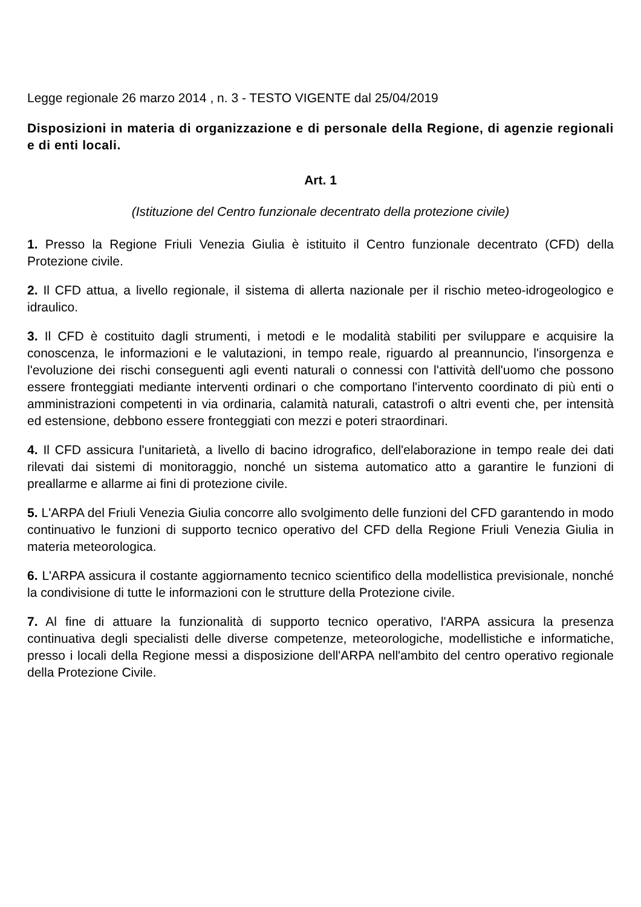Legge regionale 26 marzo 2014 , n. 3 - TESTO VIGENTE dal 25/04/2019
Disposizioni in materia di organizzazione e di personale della Regione, di agenzie regionali e di enti locali.
Art. 1
(Istituzione del Centro funzionale decentrato della protezione civile)
1. Presso la Regione Friuli Venezia Giulia è istituito il Centro funzionale decentrato (CFD) della Protezione civile.
2. Il CFD attua, a livello regionale, il sistema di allerta nazionale per il rischio meteo-idrogeologico e idraulico.
3. Il CFD è costituito dagli strumenti, i metodi e le modalità stabiliti per sviluppare e acquisire la conoscenza, le informazioni e le valutazioni, in tempo reale, riguardo al preannuncio, l'insorgenza e l'evoluzione dei rischi conseguenti agli eventi naturali o connessi con l'attività dell'uomo che possono essere fronteggiati mediante interventi ordinari o che comportano l'intervento coordinato di più enti o amministrazioni competenti in via ordinaria, calamità naturali, catastrofi o altri eventi che, per intensità ed estensione, debbono essere fronteggiati con mezzi e poteri straordinari.
4. Il CFD assicura l'unitarietà, a livello di bacino idrografico, dell'elaborazione in tempo reale dei dati rilevati dai sistemi di monitoraggio, nonché un sistema automatico atto a garantire le funzioni di preallarme e allarme ai fini di protezione civile.
5. L'ARPA del Friuli Venezia Giulia concorre allo svolgimento delle funzioni del CFD garantendo in modo continuativo le funzioni di supporto tecnico operativo del CFD della Regione Friuli Venezia Giulia in materia meteorologica.
6. L'ARPA assicura il costante aggiornamento tecnico scientifico della modellistica previsionale, nonché la condivisione di tutte le informazioni con le strutture della Protezione civile.
7. Al fine di attuare la funzionalità di supporto tecnico operativo, l'ARPA assicura la presenza continuativa degli specialisti delle diverse competenze, meteorologiche, modellistiche e informatiche, presso i locali della Regione messi a disposizione dell'ARPA nell'ambito del centro operativo regionale della Protezione Civile.